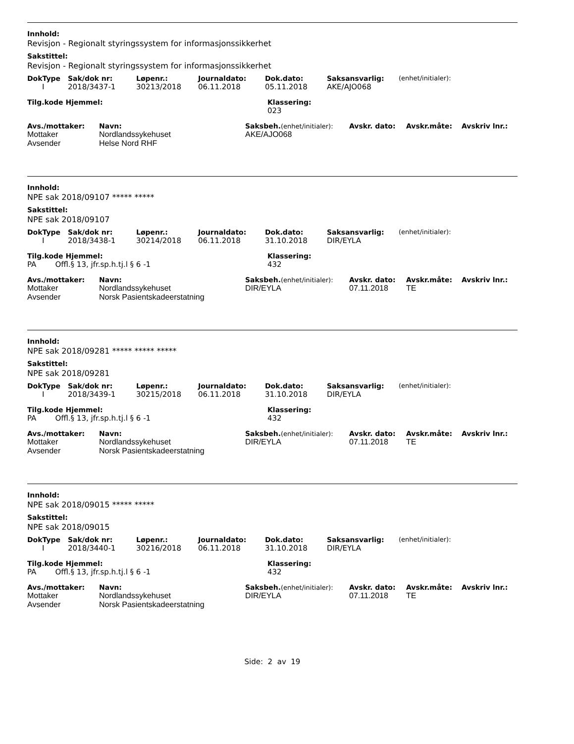Innhold:
Revisjon - Regionalt styringssystem for informasjonssikkerhet
Sakstittel:
Revisjon - Regionalt styringssystem for informasjonssikkerhet
| DokType | Sak/dok nr: | Løpenr.: | Journaldato: | Dok.dato: | Saksansvarlig: | (enhet/initialer): |
| --- | --- | --- | --- | --- | --- | --- |
| I | 2018/3437-1 | 30213/2018 | 06.11.2018 | 05.11.2018 | AKE/AJO068 | |
| Tilg.kode Hjemmel: | Klassering: |
| --- | --- |
| | 023 |
| Avs./mottaker: | Navn: | Saksbeh. (enhet/initialer): | Avskr. dato: | Avskr.måte: | Avskriv lnr.: |
| --- | --- | --- | --- | --- | --- |
| Mottaker | Nordlandssykehuset | AKE/AJO068 | | | |
| Avsender | Helse Nord RHF | | | | |
Innhold:
NPE sak 2018/09107 ***** *****
Sakstittel:
NPE sak 2018/09107
| DokType | Sak/dok nr: | Løpenr.: | Journaldato: | Dok.dato: | Saksansvarlig: | (enhet/initialer): |
| --- | --- | --- | --- | --- | --- | --- |
| I | 2018/3438-1 | 30214/2018 | 06.11.2018 | 31.10.2018 | DIR/EYLA | |
| Tilg.kode Hjemmel: | Klassering: |
| --- | --- |
| PA Offl.§ 13, jfr.sp.h.tj.l § 6 -1 | 432 |
| Avs./mottaker: | Navn: | Saksbeh. (enhet/initialer): | Avskr. dato: | Avskr.måte: | Avskriv lnr.: |
| --- | --- | --- | --- | --- | --- |
| Mottaker | Nordlandssykehuset | DIR/EYLA | 07.11.2018 | TE | |
| Avsender | Norsk Pasientskadeerstatning | | | | |
Innhold:
NPE sak 2018/09281 ***** ***** *****
Sakstittel:
NPE sak 2018/09281
| DokType | Sak/dok nr: | Løpenr.: | Journaldato: | Dok.dato: | Saksansvarlig: | (enhet/initialer): |
| --- | --- | --- | --- | --- | --- | --- |
| I | 2018/3439-1 | 30215/2018 | 06.11.2018 | 31.10.2018 | DIR/EYLA | |
| Tilg.kode Hjemmel: | Klassering: |
| --- | --- |
| PA Offl.§ 13, jfr.sp.h.tj.l § 6 -1 | 432 |
| Avs./mottaker: | Navn: | Saksbeh. (enhet/initialer): | Avskr. dato: | Avskr.måte: | Avskriv lnr.: |
| --- | --- | --- | --- | --- | --- |
| Mottaker | Nordlandssykehuset | DIR/EYLA | 07.11.2018 | TE | |
| Avsender | Norsk Pasientskadeerstatning | | | | |
Innhold:
NPE sak 2018/09015 ***** *****
Sakstittel:
NPE sak 2018/09015
| DokType | Sak/dok nr: | Løpenr.: | Journaldato: | Dok.dato: | Saksansvarlig: | (enhet/initialer): |
| --- | --- | --- | --- | --- | --- | --- |
| I | 2018/3440-1 | 30216/2018 | 06.11.2018 | 31.10.2018 | DIR/EYLA | |
| Tilg.kode Hjemmel: | Klassering: |
| --- | --- |
| PA Offl.§ 13, jfr.sp.h.tj.l § 6 -1 | 432 |
| Avs./mottaker: | Navn: | Saksbeh. (enhet/initialer): | Avskr. dato: | Avskr.måte: | Avskriv lnr.: |
| --- | --- | --- | --- | --- | --- |
| Mottaker | Nordlandssykehuset | DIR/EYLA | 07.11.2018 | TE | |
| Avsender | Norsk Pasientskadeerstatning | | | | |
Side: 2 av 19